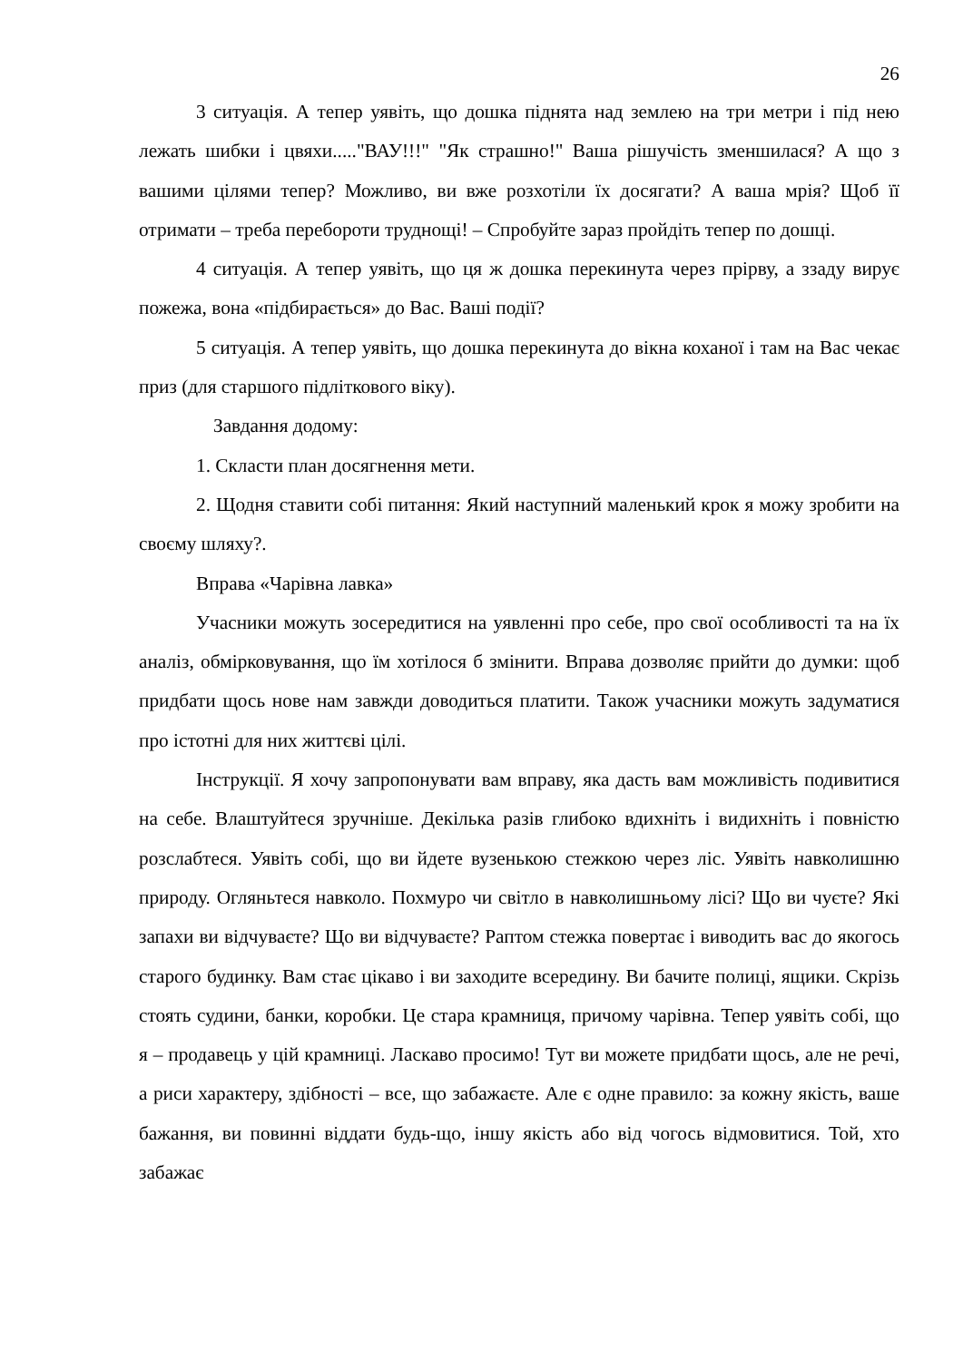26
3 ситуація. А тепер уявіть, що дошка піднята над землею на три метри і під нею лежать шибки і цвяхи....."ВАУ!!!" "Як страшно!" Ваша рішучість зменшилася? А що з вашими цілями тепер? Можливо, ви вже розхотіли їх досягати? А ваша мрія? Щоб її отримати – треба перебороти труднощі! – Спробуйте зараз пройдіть тепер по дошці.
4 ситуація. А тепер уявіть, що ця ж дошка перекинута через прірву, а ззаду вирує пожежа, вона «підбирається» до Вас. Ваші події?
5 ситуація. А тепер уявіть, що дошка перекинута до вікна коханої і там на Вас чекає приз (для старшого підліткового віку).
Завдання додому:
1. Скласти план досягнення мети.
2. Щодня ставити собі питання: Який наступний маленький крок я можу зробити на своєму шляху?.
Вправа «Чарівна лавка»
Учасники можуть зосередитися на уявленні про себе, про свої особливості та на їх аналіз, обмірковування, що їм хотілося б змінити. Вправа дозволяє прийти до думки: щоб придбати щось нове нам завжди доводиться платити. Також учасники можуть задуматися про істотні для них життєві цілі.
Інструкції. Я хочу запропонувати вам вправу, яка дасть вам можливість подивитися на себе. Влаштуйтеся зручніше. Декілька разів глибоко вдихніть і видихніть і повністю розслабтеся. Уявіть собі, що ви йдете вузенькою стежкою через ліс. Уявіть навколишню природу. Огляньтеся навколо. Похмуро чи світло в навколишньому лісі? Що ви чуєте? Які запахи ви відчуваєте? Що ви відчуваєте? Раптом стежка повертає і виводить вас до якогось старого будинку. Вам стає цікаво і ви заходите всередину. Ви бачите полиці, ящики. Скрізь стоять судини, банки, коробки. Це стара крамниця, причому чарівна. Тепер уявіть собі, що я – продавець у цій крамниці. Ласкаво просимо! Тут ви можете придбати щось, але не речі, а риси характеру, здібності – все, що забажаєте. Але є одне правило: за кожну якість, ваше бажання, ви повинні віддати будь-що, іншу якість або від чогось відмовитися. Той, хто забажає